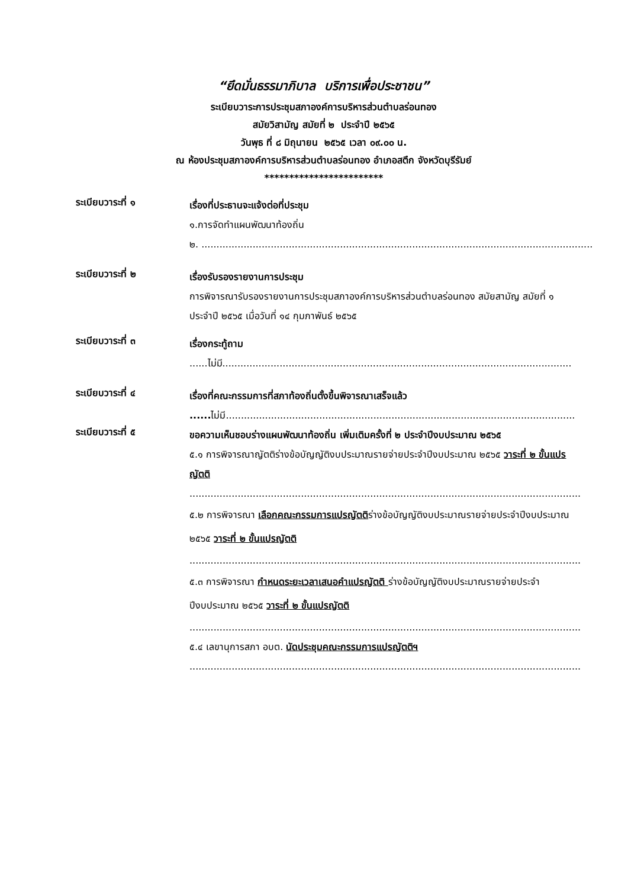“ยึดมั่นธรรมาภิบาล บริการเพื่อประชาชน”
ระเบียบวาระการประชุมสภาองค์การบริหารส่วนตำบลร่อนทอง
สมัยวิสามัญ สมัยที่ ๒ ประจำปี ๒๕๖๕
วันพุธ ที่ ๘ มิถุนายน ๒๕๖๕ เวลา ๐๙.๐๐ น.
ณ ห้องประชุมสภาองค์การบริหารส่วนตำบลร่อนทอง อำเภอสตึก จังหวัดบุรีรัมย์
************************
ระเบียบวาระที่ ๑
เรื่องที่ประธานจะแจ้งต่อที่ประชุม
๑.การจัดทำแผนพัฒนาท้องถิ่น
๒. ..................................................................................................................................
ระเบียบวาระที่ ๒
เรื่องรับรองรายงานการประชุม
การพิจารณารับรองรายงานการประชุมสภาองค์การบริหารส่วนตำบลร่อนทอง สมัยสามัญ สมัยที่ ๑ ประจำปี ๒๕๖๕ เมื่อวันที่ ๑๔ กุมภาพันธ์ ๒๕๖๕
ระเบียบวาระที่ ๓
เรื่องกระทู้ถาม
......ไม่มี....................................................................................................................
ระเบียบวาระที่ ๔
เรื่องที่คณะกรรมการที่สภาท้องถิ่นตั้งขึ้นพิจารณาเสร็จแล้ว
...... ไม่มี....................................................................................................................
ระเบียบวาระที่ ๕
ขอความเห็นชอบร่างแผนพัฒนาท้องถิ่น เพิ่มเติมครั้งที่ ๒ ประจำปีงบประมาณ ๒๕๖๕
๕.๑ การพิจารณาญัตติร่างข้อบัญญัติงบประมาณรายจ่ายประจำปีงบประมาณ ๒๕๖๕ วาระที่ ๒ ขั้นแปรญัตติ
..................................................................................................................................
๕.๒ การพิจารณา เลือกคณะกรรมการแปรญัตติร่างข้อบัญญัติงบประมาณรายจ่ายประจำปีงบประมาณ ๒๕๖๕ วาระที่ ๒ ขั้นแปรญัตติ
..................................................................................................................................
๕.๓ การพิจารณา กำหนดระยะเวลาเสนอคำแปรญัตติ ร่างข้อบัญญัติงบประมาณรายจ่ายประจำปีงบประมาณ ๒๕๖๕ วาระที่ ๒ ขั้นแปรญัตติ
..................................................................................................................................
๕.๔ เลขานุการสภา อบต. นัดประชุมคณะกรรมการแปรญัตติฯ
..................................................................................................................................